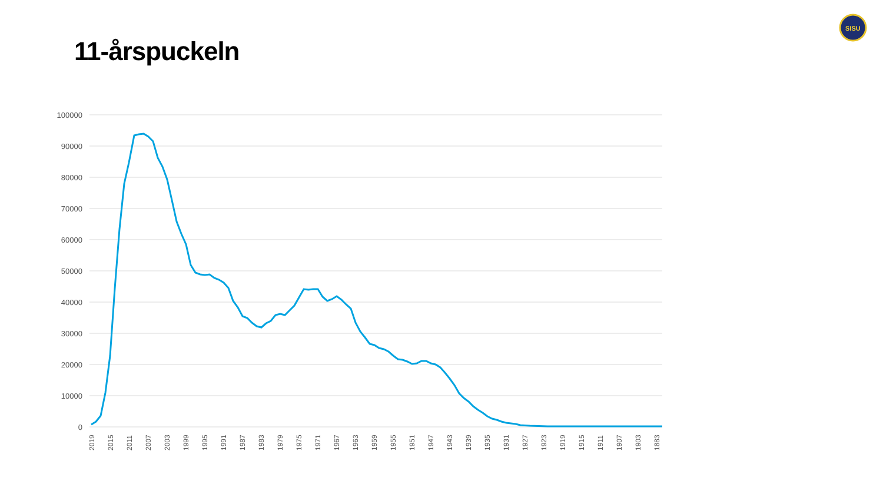11-årspuckeln
SISU
100000
90000
80000
70000
60000
50000
40000
30000
20000
10000
0
2019
2015
2011
2007
2003
1999
1995
1991
1987
1983
1979
1975
1971
1967
1963
1959
1955
1951
1947
1943
1939
1935
1931
1927
1923
1919
1915
1911
1907
1903
1883